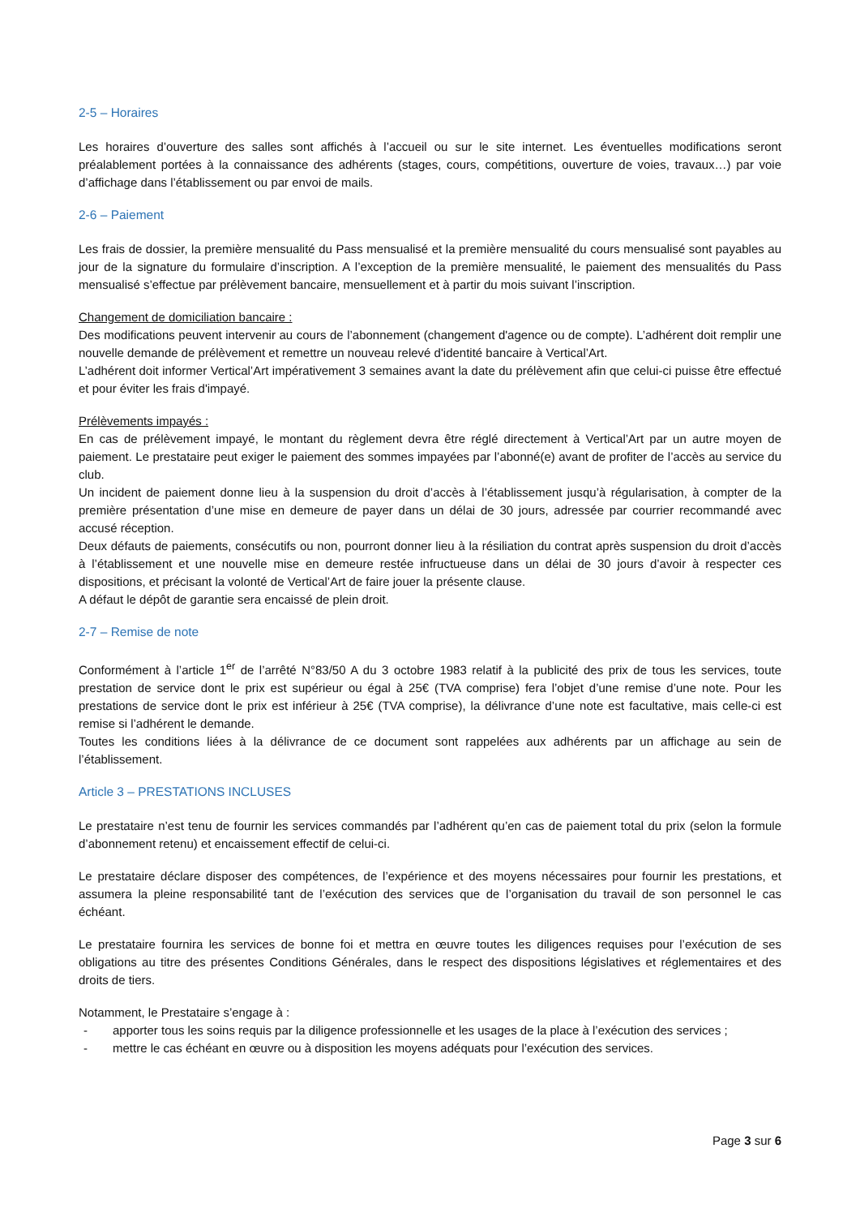2-5 – Horaires
Les horaires d’ouverture des salles sont affichés à l’accueil ou sur le site internet. Les éventuelles modifications seront préalablement portées à la connaissance des adhérents (stages, cours, compétitions, ouverture de voies, travaux…) par voie d’affichage dans l’établissement ou par envoi de mails.
2-6 – Paiement
Les frais de dossier, la première mensualité du Pass mensualisé et la première mensualité du cours mensualisé sont payables au jour de la signature du formulaire d’inscription. A l’exception de la première mensualité, le paiement des mensualités du Pass mensualisé s’effectue par prélèvement bancaire, mensuellement et à partir du mois suivant l’inscription.
Changement de domiciliation bancaire :
Des modifications peuvent intervenir au cours de l’abonnement (changement d'agence ou de compte). L’adhérent doit remplir une nouvelle demande de prélèvement et remettre un nouveau relevé d'identité bancaire à Vertical’Art.
L’adhérent doit informer Vertical’Art impérativement 3 semaines avant la date du prélèvement afin que celui-ci puisse être effectué et pour éviter les frais d'impayé.
Prélèvements impayés :
En cas de prélèvement impayé, le montant du règlement devra être réglé directement à Vertical’Art par un autre moyen de paiement. Le prestataire peut exiger le paiement des sommes impayées par l’abonné(e) avant de profiter de l’accès au service du club.
Un incident de paiement donne lieu à la suspension du droit d’accès à l’établissement jusqu’à régularisation, à compter de la première présentation d’une mise en demeure de payer dans un délai de 30 jours, adressée par courrier recommandé avec accusé réception.
Deux défauts de paiements, consécutifs ou non, pourront donner lieu à la résiliation du contrat après suspension du droit d’accès à l’établissement et une nouvelle mise en demeure restée infructueuse dans un délai de 30 jours d’avoir à respecter ces dispositions, et précisant la volonté de Vertical’Art de faire jouer la présente clause.
A défaut le dépôt de garantie sera encaissé de plein droit.
2-7 – Remise de note
Conformément à l’article 1<sup>er</sup> de l’arrêté N°83/50 A du 3 octobre 1983 relatif à la publicité des prix de tous les services, toute prestation de service dont le prix est supérieur ou égal à 25€ (TVA comprise) fera l’objet d’une remise d’une note. Pour les prestations de service dont le prix est inférieur à 25€ (TVA comprise), la délivrance d’une note est facultative, mais celle-ci est remise si l’adhérent le demande.
Toutes les conditions liées à la délivrance de ce document sont rappelées aux adhérents par un affichage au sein de l’établissement.
Article 3 – PRESTATIONS INCLUSES
Le prestataire n’est tenu de fournir les services commandés par l’adhérent qu’en cas de paiement total du prix (selon la formule d’abonnement retenu) et encaissement effectif de celui-ci.
Le prestataire déclare disposer des compétences, de l’expérience et des moyens nécessaires pour fournir les prestations, et assumera la pleine responsabilité tant de l’exécution des services que de l’organisation du travail de son personnel le cas échéant.
Le prestataire fournira les services de bonne foi et mettra en œuvre toutes les diligences requises pour l’exécution de ses obligations au titre des présentes Conditions Générales, dans le respect des dispositions législatives et réglementaires et des droits de tiers.
Notamment, le Prestataire s’engage à :
- apporter tous les soins requis par la diligence professionnelle et les usages de la place à l’exécution des services ;
- mettre le cas échéant en œuvre ou à disposition les moyens adéquats pour l’exécution des services.
Page 3 sur 6